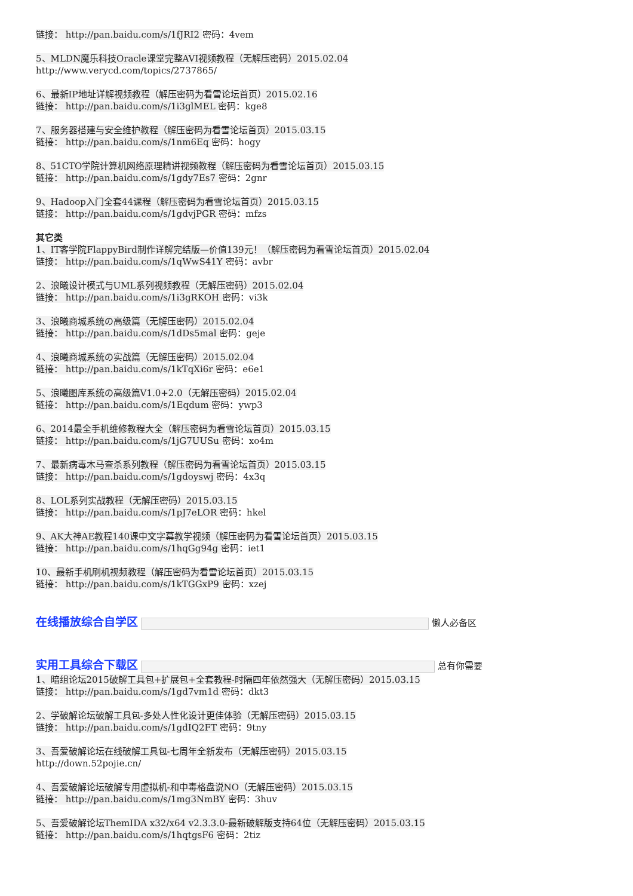链接： http://pan.baidu.com/s/1fJRI2 密码：4vem
5、MLDN魔乐科技Oracle课堂完整AVI视频教程（无解压密码）2015.02.04
http://www.verycd.com/topics/2737865/
6、最新IP地址详解视频教程（解压密码为看雪论坛首页）2015.02.16
链接： http://pan.baidu.com/s/1i3glMEL 密码：kge8
7、服务器搭建与安全维护教程（解压密码为看雪论坛首页）2015.03.15
链接： http://pan.baidu.com/s/1nm6Eq 密码：hogy
8、51CTO学院计算机网络原理精讲视频教程（解压密码为看雪论坛首页）2015.03.15
链接： http://pan.baidu.com/s/1gdy7Es7 密码：2gnr
9、Hadoop入门全套44课程（解压密码为看雪论坛首页）2015.03.15
链接： http://pan.baidu.com/s/1gdvjPGR 密码：mfzs
其它类
1、IT客学院FlappyBird制作详解完结版—价值139元！（解压密码为看雪论坛首页）2015.02.04
链接： http://pan.baidu.com/s/1qWwS41Y 密码：avbr
2、浪曦设计模式与UML系列视频教程（无解压密码）2015.02.04
链接： http://pan.baidu.com/s/1i3gRKOH 密码：vi3k
3、浪曦商城系统の高级篇（无解压密码）2015.02.04
链接： http://pan.baidu.com/s/1dDs5mal 密码：geje
4、浪曦商城系统の实战篇（无解压密码）2015.02.04
链接： http://pan.baidu.com/s/1kTqXi6r 密码：e6e1
5、浪曦图库系统の高级篇V1.0+2.0（无解压密码）2015.02.04
链接： http://pan.baidu.com/s/1Eqdum 密码：ywp3
6、2014最全手机维修教程大全（解压密码为看雪论坛首页）2015.03.15
链接： http://pan.baidu.com/s/1jG7UUSu 密码：xo4m
7、最新病毒木马查杀系列教程（解压密码为看雪论坛首页）2015.03.15
链接： http://pan.baidu.com/s/1gdoyswj 密码：4x3q
8、LOL系列实战教程（无解压密码）2015.03.15
链接： http://pan.baidu.com/s/1pJ7eLOR 密码：hkel
9、AK大神AE教程140课中文字幕教学视频（解压密码为看雪论坛首页）2015.03.15
链接： http://pan.baidu.com/s/1hqGg94g 密码：iet1
10、最新手机刷机视频教程（解压密码为看雪论坛首页）2015.03.15
链接： http://pan.baidu.com/s/1kTGGxP9 密码：xzej
在线播放综合自学区 懒人必备区
实用工具综合下载区 总有你需要
1、暗组论坛2015破解工具包+扩展包+全套教程-时隔四年依然强大（无解压密码）2015.03.15
链接： http://pan.baidu.com/s/1gd7vm1d 密码：dkt3
2、学破解论坛破解工具包-多处人性化设计更佳体验（无解压密码）2015.03.15
链接： http://pan.baidu.com/s/1gdIQ2FT 密码：9tny
3、吾爱破解论坛在线破解工具包-七周年全新发布（无解压密码）2015.03.15
http://down.52pojie.cn/
4、吾爱破解论坛破解专用虚拟机-和中毒格盘说NO（无解压密码）2015.03.15
链接： http://pan.baidu.com/s/1mg3NmBY 密码：3huv
5、吾爱破解论坛ThemIDA x32/x64 v2.3.3.0-最新破解版支持64位（无解压密码）2015.03.15
链接： http://pan.baidu.com/s/1hqtgsF6 密码：2tiz